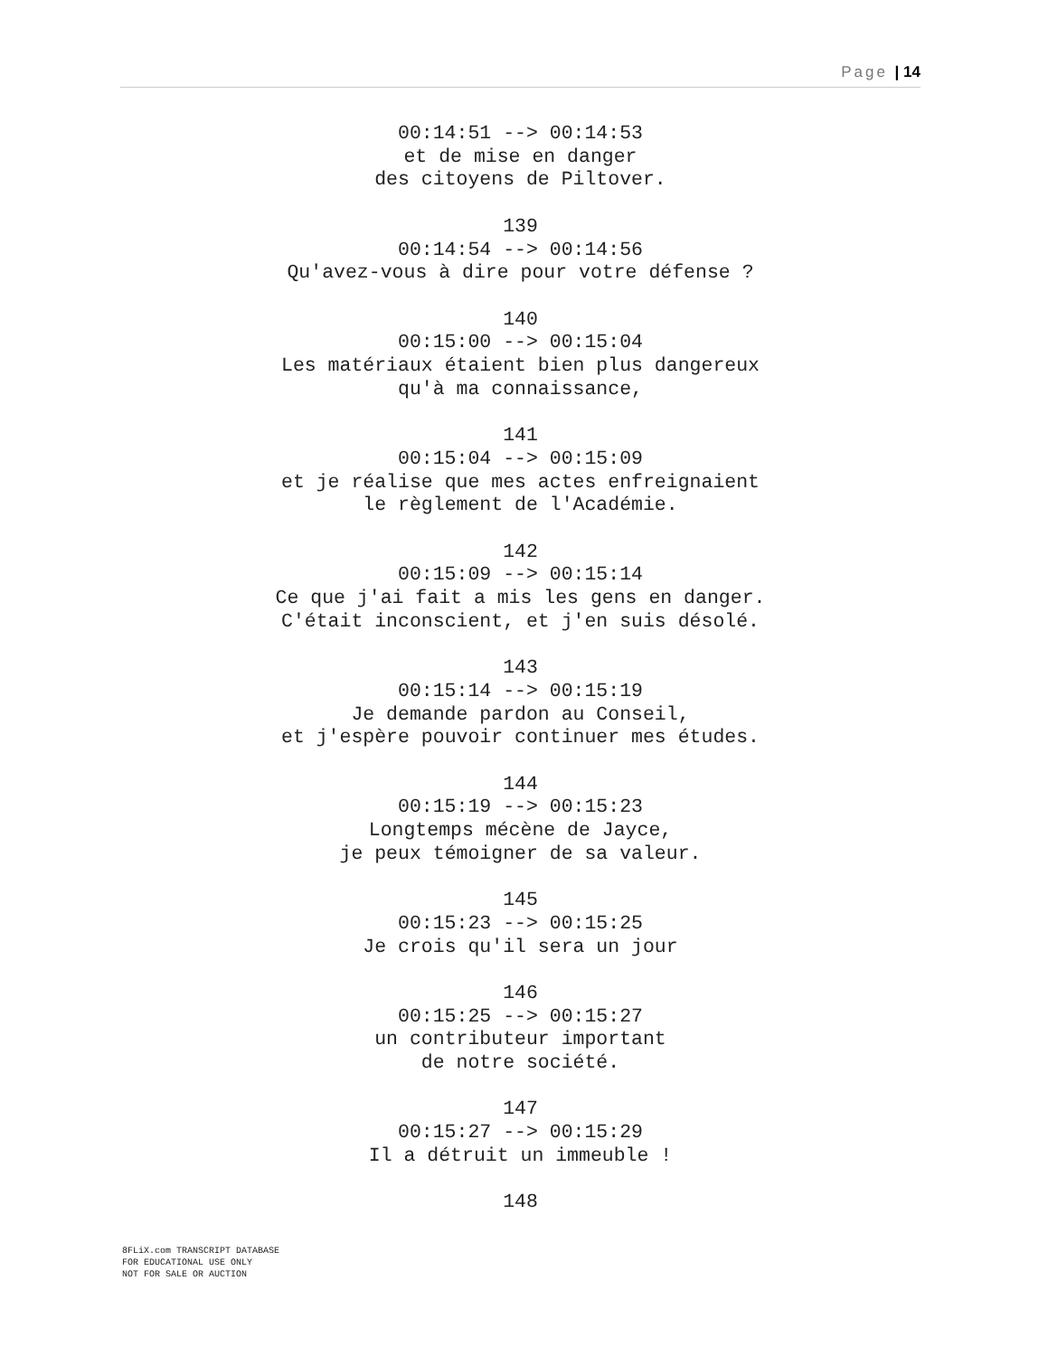Page | 14
00:14:51 --> 00:14:53
et de mise en danger
des citoyens de Piltover.
139
00:14:54 --> 00:14:56
Qu'avez-vous à dire pour votre défense ?
140
00:15:00 --> 00:15:04
Les matériaux étaient bien plus dangereux
qu'à ma connaissance,
141
00:15:04 --> 00:15:09
et je réalise que mes actes enfreignaient
le règlement de l'Académie.
142
00:15:09 --> 00:15:14
Ce que j'ai fait a mis les gens en danger.
C'était inconscient, et j'en suis désolé.
143
00:15:14 --> 00:15:19
Je demande pardon au Conseil,
et j'espère pouvoir continuer mes études.
144
00:15:19 --> 00:15:23
Longtemps mécène de Jayce,
je peux témoigner de sa valeur.
145
00:15:23 --> 00:15:25
Je crois qu'il sera un jour
146
00:15:25 --> 00:15:27
un contributeur important
de notre société.
147
00:15:27 --> 00:15:29
Il a détruit un immeuble !
148
8FLiX.com TRANSCRIPT DATABASE
FOR EDUCATIONAL USE ONLY
NOT FOR SALE OR AUCTION